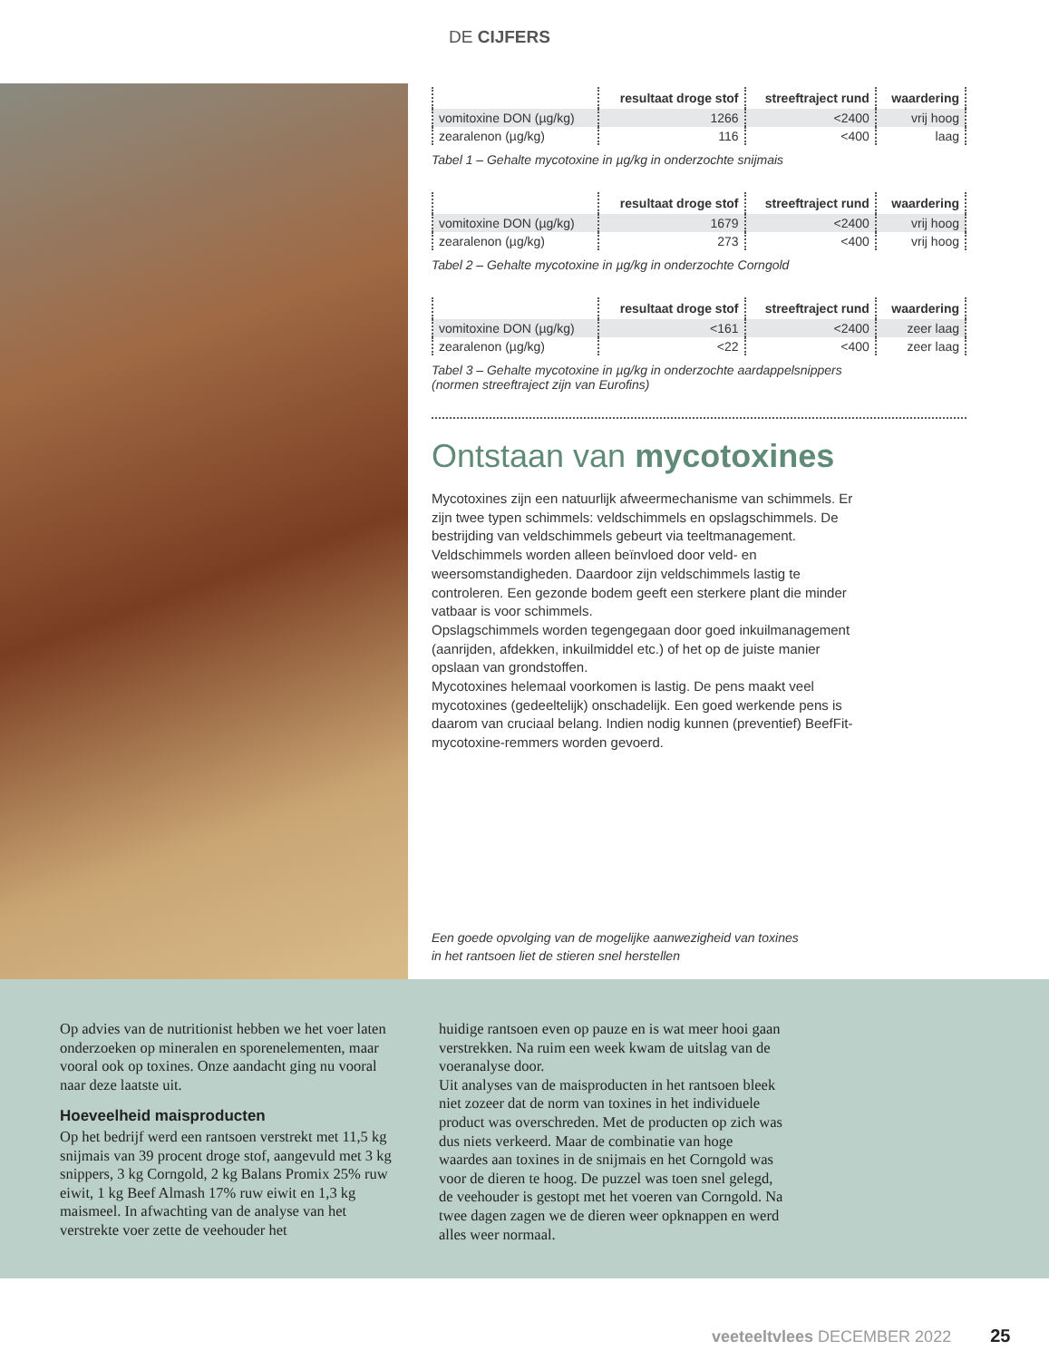DE CIJFERS
| | resultaat droge stof | streeftraject rund | waardering |
| --- | --- | --- | --- |
| vomitoxine DON (µg/kg) | 1266 | <2400 | vrij hoog |
| zearalenon (µg/kg) | 116 | <400 | laag |
Tabel 1 – Gehalte mycotoxine in µg/kg in onderzochte snijmais
| | resultaat droge stof | streeftraject rund | waardering |
| --- | --- | --- | --- |
| vomitoxine DON (µg/kg) | 1679 | <2400 | vrij hoog |
| zearalenon (µg/kg) | 273 | <400 | vrij hoog |
Tabel 2 – Gehalte mycotoxine in µg/kg in onderzochte Corngold
| | resultaat droge stof | streeftraject rund | waardering |
| --- | --- | --- | --- |
| vomitoxine DON (µg/kg) | <161 | <2400 | zeer laag |
| zearalenon (µg/kg) | <22 | <400 | zeer laag |
Tabel 3 – Gehalte mycotoxine in µg/kg in onderzochte aardappelsnippers
(normen streeftraject zijn van Eurofins)
Ontstaan van mycotoxines
Mycotoxines zijn een natuurlijk afweermechanisme van schimmels. Er zijn twee typen schimmels: veldschimmels en opslagschimmels. De bestrijding van veldschimmels gebeurt via teeltmanagement. Veldschimmels worden alleen beïnvloed door veld- en weersomstandigheden. Daardoor zijn veldschimmels lastig te controleren. Een gezonde bodem geeft een sterkere plant die minder vatbaar is voor schimmels.
Opslagschimmels worden tegengegaan door goed inkuilmanagement (aanrijden, afdekken, inkuilmiddel etc.) of het op de juiste manier opslaan van grondstoffen.
Mycotoxines helemaal voorkomen is lastig. De pens maakt veel mycotoxines (gedeeltelijk) onschadelijk. Een goed werkende pens is daarom van cruciaal belang. Indien nodig kunnen (preventief) BeefFit-mycotoxine-remmers worden gevoerd.
Een goede opvolging van de mogelijke aanwezigheid van toxines
in het rantsoen liet de stieren snel herstellen
Op advies van de nutritionist hebben we het voer laten onderzoeken op mineralen en sporenelementen, maar vooral ook op toxines. Onze aandacht ging nu vooral naar deze laatste uit.
Hoeveelheid maisproducten
Op het bedrijf werd een rantsoen verstrekt met 11,5 kg snijmais van 39 procent droge stof, aangevuld met 3 kg snippers, 3 kg Corngold, 2 kg Balans Promix 25% ruw eiwit, 1 kg Beef Almash 17% ruw eiwit en 1,3 kg maismeel. In afwachting van de analyse van het verstrekte voer zette de veehouder het
huidige rantsoen even op pauze en is wat meer hooi gaan verstrekken. Na ruim een week kwam de uitslag van de voeranalyse door.
Uit analyses van de maisproducten in het rantsoen bleek niet zozeer dat de norm van toxines in het individuele product was overschreden. Met de producten op zich was dus niets verkeerd. Maar de combinatie van hoge waardes aan toxines in de snijmais en het Corngold was voor de dieren te hoog. De puzzel was toen snel gelegd, de veehouder is gestopt met het voeren van Corngold. Na twee dagen zagen we de dieren weer opknappen en werd alles weer normaal.
veeteeltvlees DECEMBER 2022 25